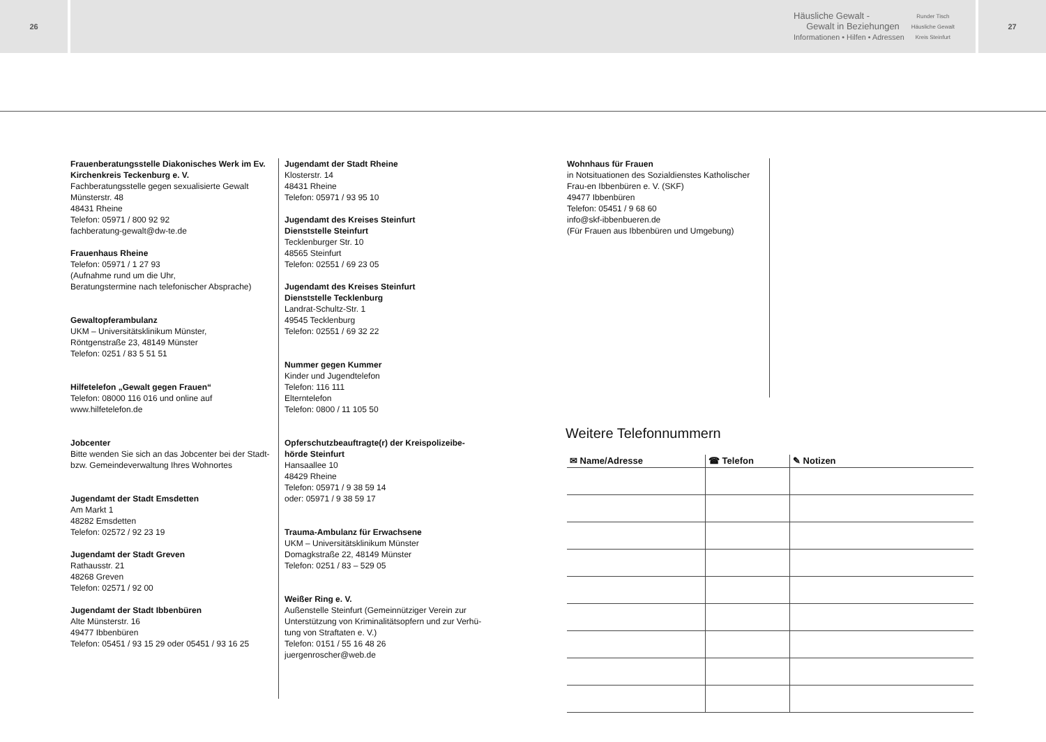26
Häusliche Gewalt -
Gewalt in Beziehungen
Informationen • Hilfen • Adressen
Runder Tisch
Häusliche Gewalt
Kreis Steinfurt
27
Frauenberatungsstelle Diakonisches Werk im Ev. Kirchenkreis Teckenburg e. V.
Fachberatungsstelle gegen sexualisierte Gewalt
Münsterstr. 48
48431 Rheine
Telefon: 05971 / 800 92 92
fachberatung-gewalt@dw-te.de
Frauenhaus Rheine
Telefon: 05971 / 1 27 93
(Aufnahme rund um die Uhr,
Beratungstermine nach telefonischer Absprache)
Gewaltopferambulanz
UKM – Universitätsklinikum Münster,
Röntgenstraße 23, 48149 Münster
Telefon: 0251 / 83 5 51 51
Hilfetelefon „Gewalt gegen Frauen“
Telefon: 08000 116 016 und online auf
www.hilfetelefon.de
Jobcenter
Bitte wenden Sie sich an das Jobcenter bei der Stadt- bzw. Gemeindeverwaltung Ihres Wohnortes
Jugendamt der Stadt Emsdetten
Am Markt 1
48282 Emsdetten
Telefon: 02572 / 92 23 19
Jugendamt der Stadt Greven
Rathausstr. 21
48268 Greven
Telefon: 02571 / 92 00
Jugendamt der Stadt Ibbenbüren
Alte Münsterstr. 16
49477 Ibbenbüren
Telefon: 05451 / 93 15 29 oder 05451 / 93 16 25
Jugendamt der Stadt Rheine
Klosterstr. 14
48431 Rheine
Telefon: 05971 / 93 95 10
Jugendamt des Kreises Steinfurt
Dienststelle Steinfurt
Tecklenburger Str. 10
48565 Steinfurt
Telefon: 02551 / 69 23 05
Jugendamt des Kreises Steinfurt
Dienststelle Tecklenburg
Landrat-Schultz-Str. 1
49545 Tecklenburg
Telefon: 02551 / 69 32 22
Nummer gegen Kummer
Kinder und Jugendtelefon
Telefon: 116 111
Elterntelefon
Telefon: 0800 / 11 105 50
Opferschutzbeauftragte(r) der Kreispolizeibe-hörde Steinfurt
Hansaallee 10
48429 Rheine
Telefon: 05971 / 9 38 59 14
oder: 05971 / 9 38 59 17
Trauma-Ambulanz für Erwachsene
UKM – Universitätsklinikum Münster
Domagkstraße 22, 48149 Münster
Telefon: 0251 / 83 – 529 05
Weißer Ring e. V.
Außenstelle Steinfurt (Gemeinnütziger Verein zur Unterstützung von Kriminalitätsopfern und zur Verhü-tung von Straftaten e. V.)
Telefon: 0151 / 55 16 48 26
juergenroscher@web.de
Wohnhaus für Frauen
in Notsituationen des Sozialdienstes Katholischer Frau-en Ibbenbüren e. V. (SKF)
49477 Ibbenbüren
Telefon: 05451 / 9 68 60
info@skf-ibbenbueren.de
(Für Frauen aus Ibbenbüren und Umgebung)
Weitere Telefonnummern
| ✉ Name/Adresse | ☎ Telefon | ✎ Notizen |
| --- | --- | --- |